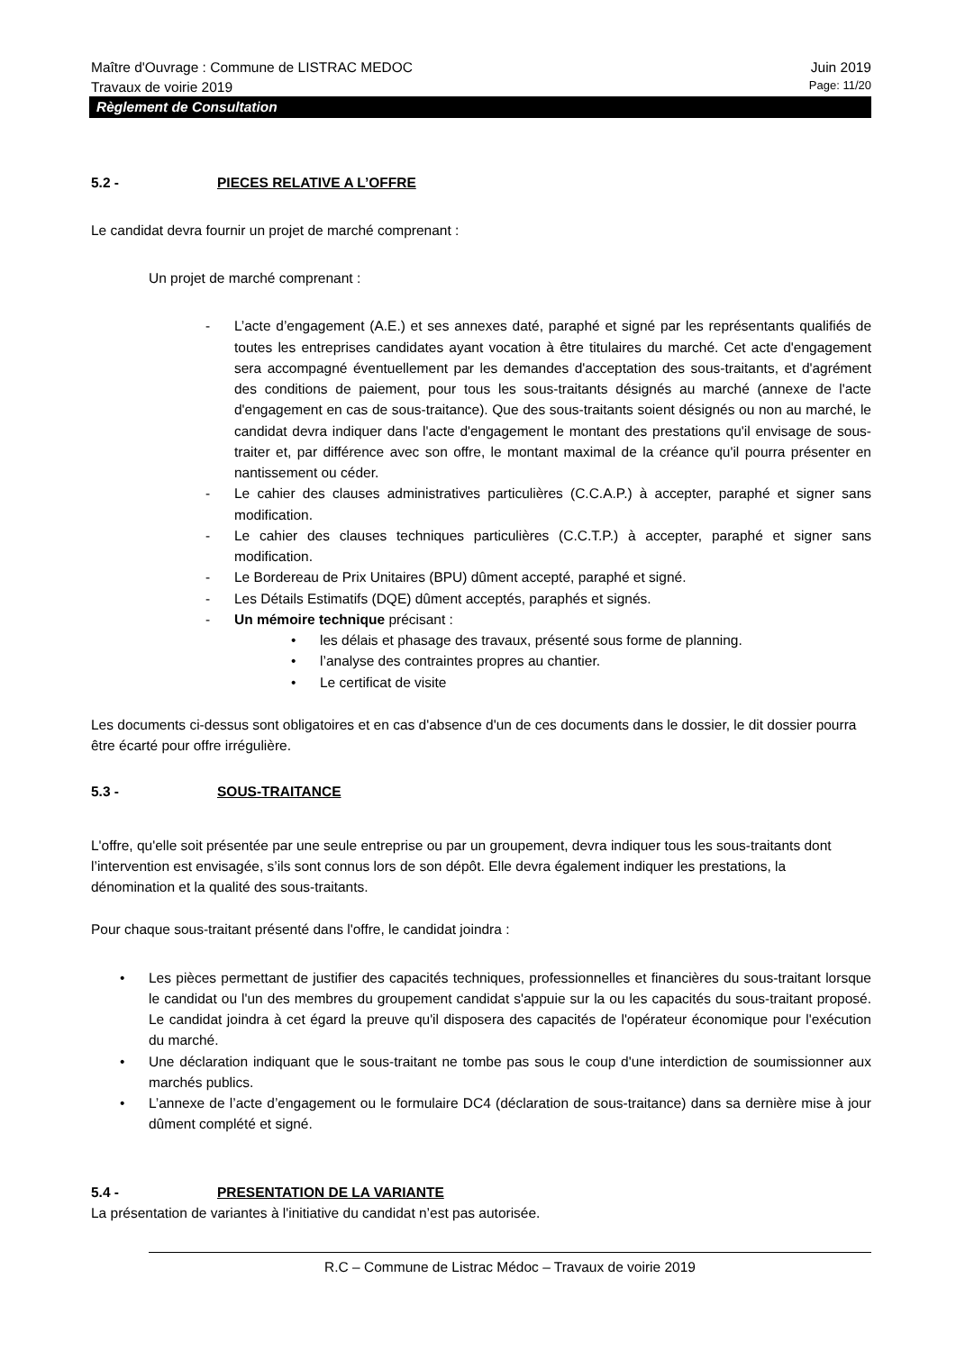Maître d'Ouvrage : Commune de LISTRAC MEDOC Juin 2019
Travaux de voirie 2019 Page: 11/20
Règlement de Consultation
5.2 - PIECES RELATIVE A L’OFFRE
Le candidat devra fournir un projet de marché comprenant :
Un projet de marché comprenant :
- L’acte d’engagement (A.E.) et ses annexes daté, paraphé et signé par les représentants qualifiés de toutes les entreprises candidates ayant vocation à être titulaires du marché. Cet acte d'engagement sera accompagné éventuellement par les demandes d'acceptation des sous-traitants, et d'agrément des conditions de paiement, pour tous les sous-traitants désignés au marché (annexe de l'acte d'engagement en cas de sous-traitance). Que des sous-traitants soient désignés ou non au marché, le candidat devra indiquer dans l'acte d'engagement le montant des prestations qu'il envisage de sous-traiter et, par différence avec son offre, le montant maximal de la créance qu'il pourra présenter en nantissement ou céder.
- Le cahier des clauses administratives particulières (C.C.A.P.) à accepter, paraphé et signer sans modification.
- Le cahier des clauses techniques particulières (C.C.T.P.) à accepter, paraphé et signer sans modification.
- Le Bordereau de Prix Unitaires (BPU) dûment accepté, paraphé et signé.
- Les Détails Estimatifs (DQE) dûment acceptés, paraphés et signés.
- Un mémoire technique précisant :
• les délais et phasage des travaux, présenté sous forme de planning.
• l’analyse des contraintes propres au chantier.
• Le certificat de visite
Les documents ci-dessus sont obligatoires et en cas d'absence d'un de ces documents dans le dossier, le dit dossier pourra être écarté pour offre irrégulière.
5.3 - SOUS-TRAITANCE
L'offre, qu'elle soit présentée par une seule entreprise ou par un groupement, devra indiquer tous les sous-traitants dont l’intervention est envisagée, s’ils sont connus lors de son dépôt. Elle devra également indiquer les prestations, la dénomination et la qualité des sous-traitants.
Pour chaque sous-traitant présenté dans l'offre, le candidat joindra :
• Les pièces permettant de justifier des capacités techniques, professionnelles et financières du sous-traitant lorsque le candidat ou l'un des membres du groupement candidat s'appuie sur la ou les capacités du sous-traitant proposé. Le candidat joindra à cet égard la preuve qu'il disposera des capacités de l'opérateur économique pour l'exécution du marché.
• Une déclaration indiquant que le sous-traitant ne tombe pas sous le coup d'une interdiction de soumissionner aux marchés publics.
• L’annexe de l’acte d’engagement ou le formulaire DC4 (déclaration de sous-traitance) dans sa dernière mise à jour dûment complété et signé.
5.4 - PRESENTATION DE LA VARIANTE
La présentation de variantes à l'initiative du candidat n’est pas autorisée.
R.C – Commune de Listrac Médoc – Travaux de voirie 2019